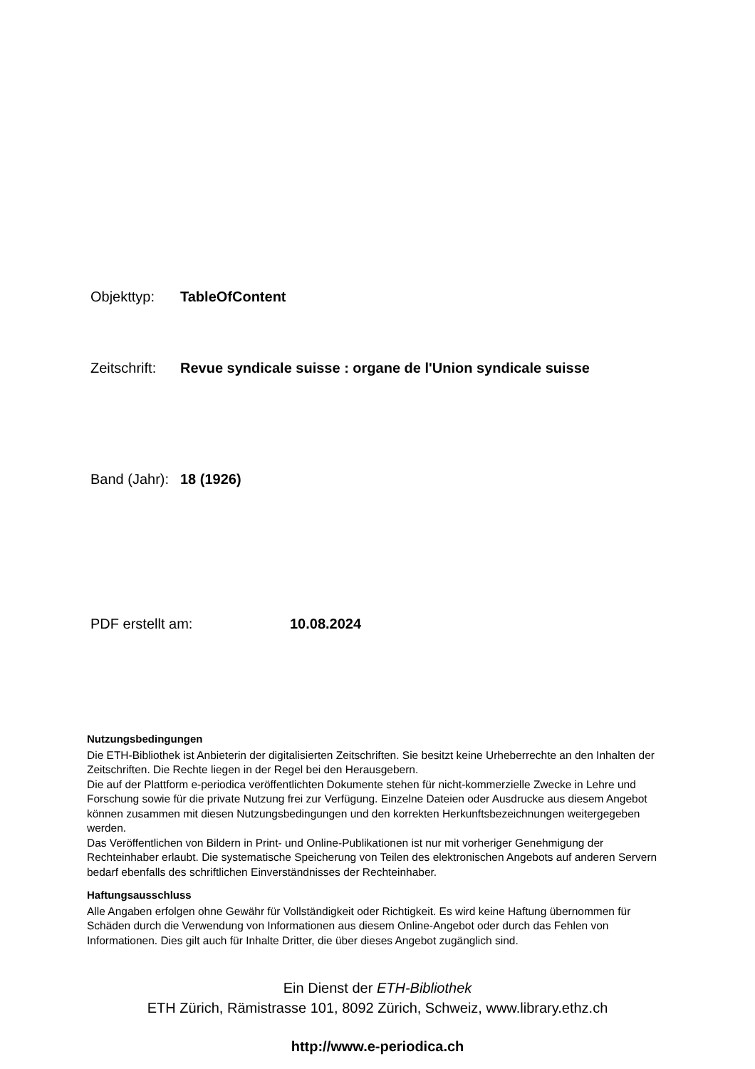Objekttyp: TableOfContent
Zeitschrift: Revue syndicale suisse : organe de l'Union syndicale suisse
Band (Jahr): 18 (1926)
PDF erstellt am: 10.08.2024
Nutzungsbedingungen
Die ETH-Bibliothek ist Anbieterin der digitalisierten Zeitschriften. Sie besitzt keine Urheberrechte an den Inhalten der Zeitschriften. Die Rechte liegen in der Regel bei den Herausgebern.
Die auf der Plattform e-periodica veröffentlichten Dokumente stehen für nicht-kommerzielle Zwecke in Lehre und Forschung sowie für die private Nutzung frei zur Verfügung. Einzelne Dateien oder Ausdrucke aus diesem Angebot können zusammen mit diesen Nutzungsbedingungen und den korrekten Herkunftsbezeichnungen weitergegeben werden.
Das Veröffentlichen von Bildern in Print- und Online-Publikationen ist nur mit vorheriger Genehmigung der Rechteinhaber erlaubt. Die systematische Speicherung von Teilen des elektronischen Angebots auf anderen Servern bedarf ebenfalls des schriftlichen Einverständnisses der Rechteinhaber.
Haftungsausschluss
Alle Angaben erfolgen ohne Gewähr für Vollständigkeit oder Richtigkeit. Es wird keine Haftung übernommen für Schäden durch die Verwendung von Informationen aus diesem Online-Angebot oder durch das Fehlen von Informationen. Dies gilt auch für Inhalte Dritter, die über dieses Angebot zugänglich sind.
Ein Dienst der ETH-Bibliothek
ETH Zürich, Rämistrasse 101, 8092 Zürich, Schweiz, www.library.ethz.ch
http://www.e-periodica.ch